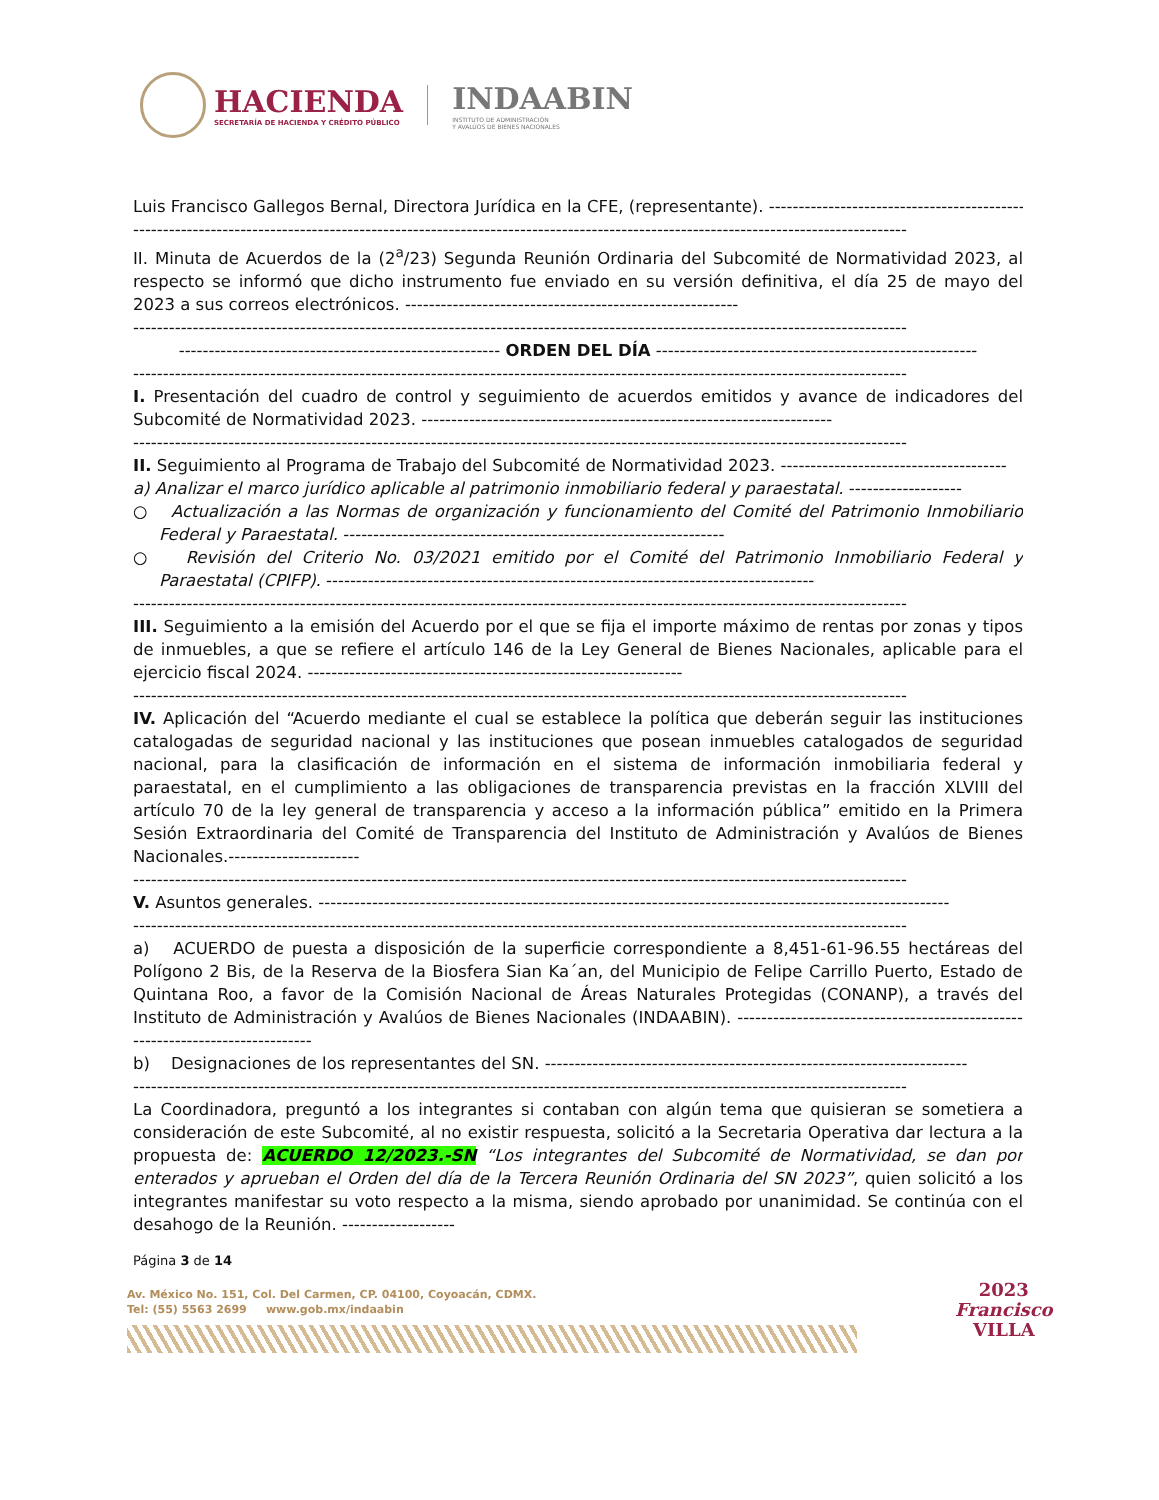HACIENDA
SECRETARÍA DE HACIENDA Y CRÉDITO PÚBLICO
INDAABIN
INSTITUTO DE ADMINISTRACIÓN
Y AVALÚOS DE BIENES NACIONALES
Luis Francisco Gallegos Bernal, Directora Jurídica en la CFE, (representante). ------------------------------------------------
----------------------------------------------------------------------------------------------------------------------------------
II. Minuta de Acuerdos de la (2<sup>a</sup>/23) Segunda Reunión Ordinaria del Subcomité de Normatividad 2023, al respecto se informó que dicho instrumento fue enviado en su versión definitiva, el día 25 de mayo del 2023 a sus correos electrónicos. --------------------------------------------------------
----------------------------------------------------------------------------------------------------------------------------------
------------------------------------------------------ ORDEN DEL DÍA ------------------------------------------------------
----------------------------------------------------------------------------------------------------------------------------------
I. Presentación del cuadro de control y seguimiento de acuerdos emitidos y avance de indicadores del Subcomité de Normatividad 2023. ---------------------------------------------------------------------
----------------------------------------------------------------------------------------------------------------------------------
II. Seguimiento al Programa de Trabajo del Subcomité de Normatividad 2023. --------------------------------------
a) Analizar el marco jurídico aplicable al patrimonio inmobiliario federal y paraestatal. -------------------
○ Actualización a las Normas de organización y funcionamiento del Comité del Patrimonio Inmobiliario Federal y Paraestatal. ----------------------------------------------------------------
○ Revisión del Criterio No. 03/2021 emitido por el Comité del Patrimonio Inmobiliario Federal y Paraestatal (CPIFP). ----------------------------------------------------------------------------------
----------------------------------------------------------------------------------------------------------------------------------
III. Seguimiento a la emisión del Acuerdo por el que se fija el importe máximo de rentas por zonas y tipos de inmuebles, a que se refiere el artículo 146 de la Ley General de Bienes Nacionales, aplicable para el ejercicio fiscal 2024. ---------------------------------------------------------------
----------------------------------------------------------------------------------------------------------------------------------
IV. Aplicación del “Acuerdo mediante el cual se establece la política que deberán seguir las instituciones catalogadas de seguridad nacional y las instituciones que posean inmuebles catalogados de seguridad nacional, para la clasificación de información en el sistema de información inmobiliaria federal y paraestatal, en el cumplimiento a las obligaciones de transparencia previstas en la fracción XLVIII del artículo 70 de la ley general de transparencia y acceso a la información pública” emitido en la Primera Sesión Extraordinaria del Comité de Transparencia del Instituto de Administración y Avalúos de Bienes Nacionales.----------------------
----------------------------------------------------------------------------------------------------------------------------------
V. Asuntos generales. ----------------------------------------------------------------------------------------------------------
----------------------------------------------------------------------------------------------------------------------------------
a) ACUERDO de puesta a disposición de la superficie correspondiente a 8,451-61-96.55 hectáreas del Polígono 2 Bis, de la Reserva de la Biosfera Sian Ka´an, del Municipio de Felipe Carrillo Puerto, Estado de Quintana Roo, a favor de la Comisión Nacional de Áreas Naturales Protegidas (CONANP), a través del Instituto de Administración y Avalúos de Bienes Nacionales (INDAABIN). ------------------------------------------------------------------------------
b) Designaciones de los representantes del SN. -----------------------------------------------------------------------
----------------------------------------------------------------------------------------------------------------------------------
La Coordinadora, preguntó a los integrantes si contaban con algún tema que quisieran se sometiera a consideración de este Subcomité, al no existir respuesta, solicitó a la Secretaria Operativa dar lectura a la propuesta de: ACUERDO 12/2023.-SN “Los integrantes del Subcomité de Normatividad, se dan por enterados y aprueban el Orden del día de la Tercera Reunión Ordinaria del SN 2023”, quien solicitó a los integrantes manifestar su voto respecto a la misma, siendo aprobado por unanimidad. Se continúa con el desahogo de la Reunión. -------------------
Página 3 de 14
Av. México No. 151, Col. Del Carmen, CP. 04100, Coyoacán, CDMX.
Tel: (55) 5563 2699 www.gob.mx/indaabin
2023
Francisco
VILLA